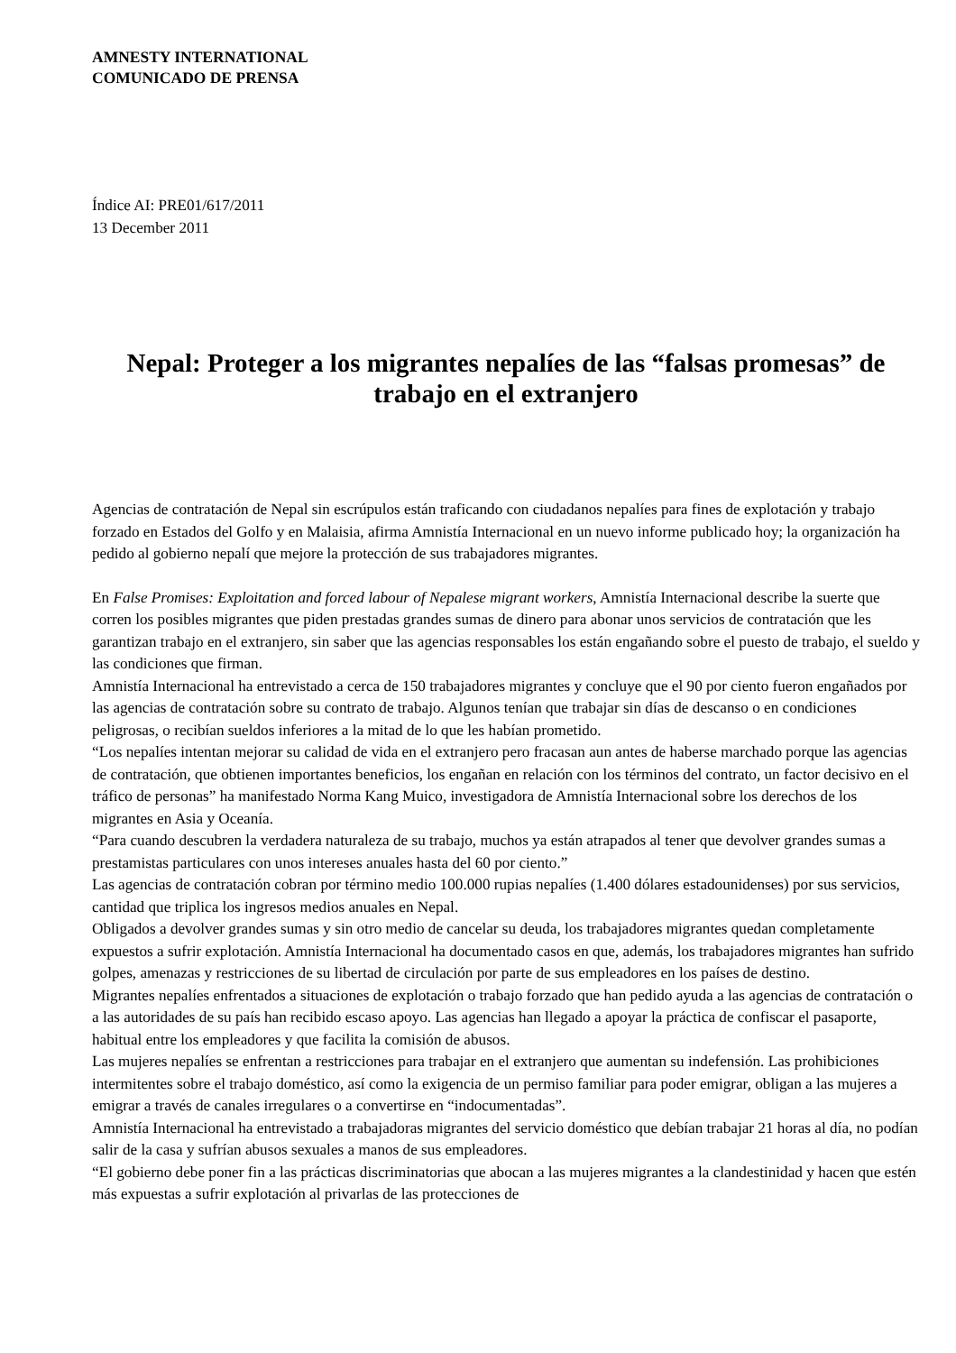AMNESTY INTERNATIONAL
COMUNICADO DE PRENSA
Índice AI: PRE01/617/2011
13 December 2011
Nepal: Proteger a los migrantes nepalíes de las “falsas promesas” de trabajo en el extranjero
Agencias de contratación de Nepal sin escrúpulos están traficando con ciudadanos nepalíes para fines de explotación y trabajo forzado en Estados del Golfo y en Malaisia, afirma Amnistía Internacional en un nuevo informe publicado hoy; la organización ha pedido al gobierno nepalí que mejore la protección de sus trabajadores migrantes.
En False Promises: Exploitation and forced labour of Nepalese migrant workers, Amnistía Internacional describe la suerte que corren los posibles migrantes que piden prestadas grandes sumas de dinero para abonar unos servicios de contratación que les garantizan trabajo en el extranjero, sin saber que las agencias responsables los están engañando sobre el puesto de trabajo, el sueldo y las condiciones que firman.
Amnistía Internacional ha entrevistado a cerca de 150 trabajadores migrantes y concluye que el 90 por ciento fueron engañados por las agencias de contratación sobre su contrato de trabajo. Algunos tenían que trabajar sin días de descanso o en condiciones peligrosas, o recibían sueldos inferiores a la mitad de lo que les habían prometido.
“Los nepalíes intentan mejorar su calidad de vida en el extranjero pero fracasan aun antes de haberse marchado porque las agencias de contratación, que obtienen importantes beneficios, los engañan en relación con los términos del contrato, un factor decisivo en el tráfico de personas” ha manifestado Norma Kang Muico, investigadora de Amnistía Internacional sobre los derechos de los migrantes en Asia y Oceanía.
“Para cuando descubren la verdadera naturaleza de su trabajo, muchos ya están atrapados al tener que devolver grandes sumas a prestamistas particulares con unos intereses anuales hasta del 60 por ciento.”
Las agencias de contratación cobran por término medio 100.000 rupias nepalíes (1.400 dólares estadounidenses) por sus servicios, cantidad que triplica los ingresos medios anuales en Nepal.
Obligados a devolver grandes sumas y sin otro medio de cancelar su deuda, los trabajadores migrantes quedan completamente expuestos a sufrir explotación. Amnistía Internacional ha documentado casos en que, además, los trabajadores migrantes han sufrido golpes, amenazas y restricciones de su libertad de circulación por parte de sus empleadores en los países de destino.
Migrantes nepalíes enfrentados a situaciones de explotación o trabajo forzado que han pedido ayuda a las agencias de contratación o a las autoridades de su país han recibido escaso apoyo. Las agencias han llegado a apoyar la práctica de confiscar el pasaporte, habitual entre los empleadores y que facilita la comisión de abusos.
Las mujeres nepalíes se enfrentan a restricciones para trabajar en el extranjero que aumentan su indefensión. Las prohibiciones intermitentes sobre el trabajo doméstico, así como la exigencia de un permiso familiar para poder emigrar, obligan a las mujeres a emigrar a través de canales irregulares o a convertirse en “indocumentadas”.
Amnistía Internacional ha entrevistado a trabajadoras migrantes del servicio doméstico que debían trabajar 21 horas al día, no podían salir de la casa y sufrían abusos sexuales a manos de sus empleadores.
“El gobierno debe poner fin a las prácticas discriminatorias que abocan a las mujeres migrantes a la clandestinidad y hacen que estén más expuestas a sufrir explotación al privarlas de las protecciones de